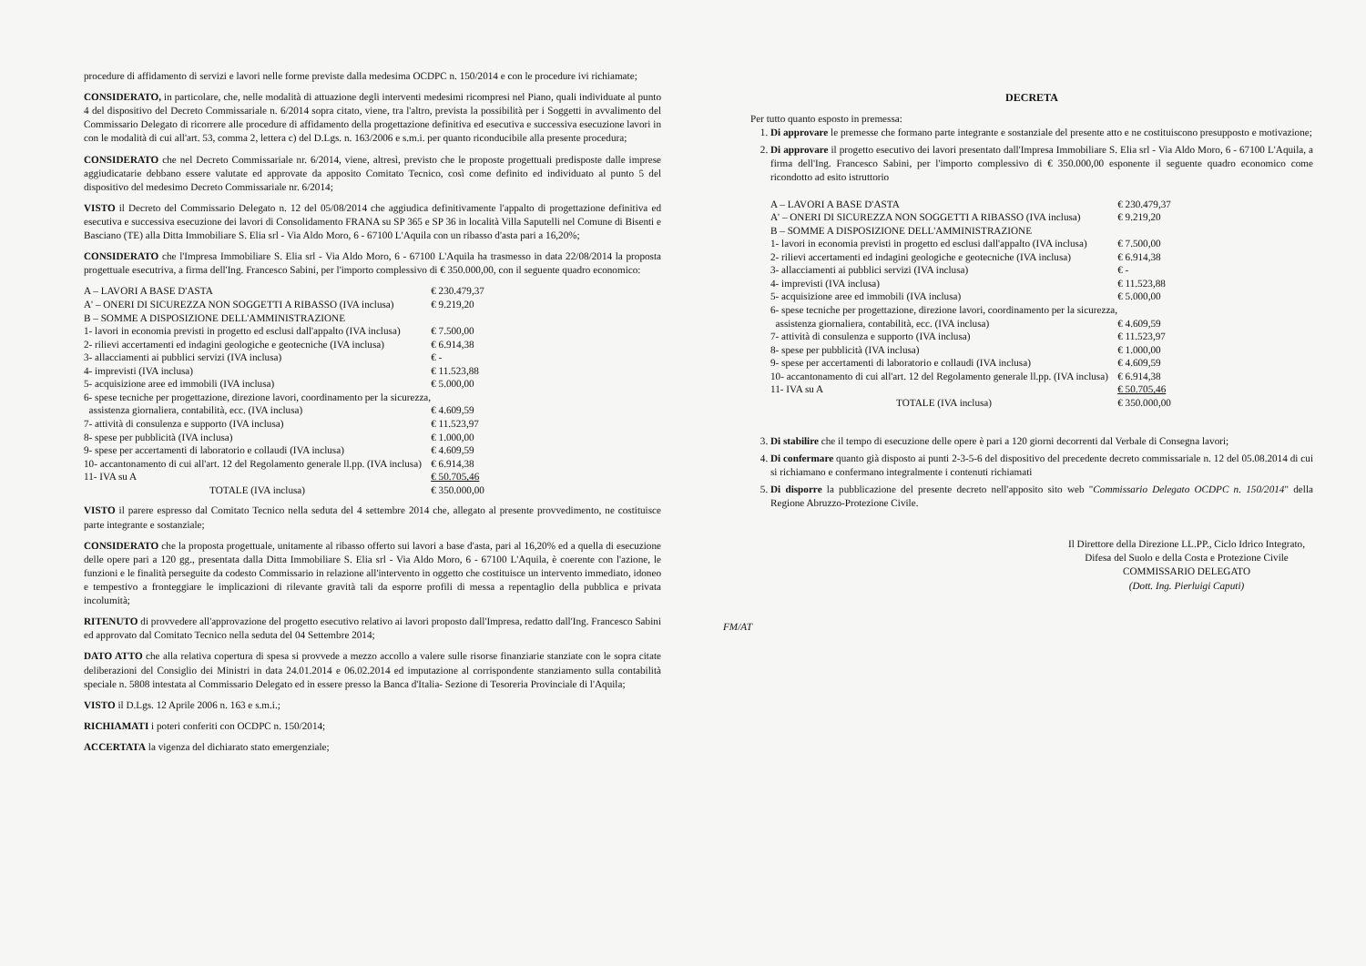procedure di affidamento di servizi e lavori nelle forme previste dalla medesima OCDPC n. 150/2014 e con le procedure ivi richiamate;
CONSIDERATO, in particolare, che, nelle modalità di attuazione degli interventi medesimi ricompresi nel Piano, quali individuate al punto 4 del dispositivo del Decreto Commissariale n. 6/2014 sopra citato, viene, tra l'altro, prevista la possibilità per i Soggetti in avvalimento del Commissario Delegato di ricorrere alle procedure di affidamento della progettazione definitiva ed esecutiva e successiva esecuzione lavori in con le modalità di cui all'art. 53, comma 2, lettera c) del D.Lgs. n. 163/2006 e s.m.i. per quanto riconducibile alla presente procedura;
CONSIDERATO che nel Decreto Commissariale nr. 6/2014, viene, altresì, previsto che le proposte progettuali predisposte dalle imprese aggiudicatarie debbano essere valutate ed approvate da apposito Comitato Tecnico, così come definito ed individuato al punto 5 del dispositivo del medesimo Decreto Commissariale nr. 6/2014;
VISTO il Decreto del Commissario Delegato n. 12 del 05/08/2014 che aggiudica definitivamente l'appalto di progettazione definitiva ed esecutiva e successiva esecuzione dei lavori di Consolidamento FRANA su SP 365 e SP 36 in località Villa Saputelli nel Comune di Bisenti e Basciano (TE) alla Ditta Immobiliare S. Elia srl - Via Aldo Moro, 6 - 67100 L'Aquila con un ribasso d'asta pari a 16,20%;
CONSIDERATO che l'Impresa Immobiliare S. Elia srl - Via Aldo Moro, 6 - 67100 L'Aquila ha trasmesso in data 22/08/2014 la proposta progettuale esecutriva, a firma dell'Ing. Francesco Sabini, per l'importo complessivo di € 350.000,00, con il seguente quadro economico:
| A – LAVORI A BASE D'ASTA | € 230.479,37 |
| A' – ONERI DI SICUREZZA NON SOGGETTI A RIBASSO (IVA inclusa) | € 9.219,20 |
| B – SOMME A DISPOSIZIONE DELL'AMMINISTRAZIONE | |
| 1- lavori in economia previsti in progetto ed esclusi dall'appalto (IVA inclusa) | € 7.500,00 |
| 2- rilievi accertamenti ed indagini geologiche e geotecniche (IVA inclusa) | € 6.914,38 |
| 3- allacciamenti ai pubblici servizi (IVA inclusa) | € - |
| 4- imprevisti (IVA inclusa) | € 11.523,88 |
| 5- acquisizione aree ed immobili (IVA inclusa) | € 5.000,00 |
| 6- spese tecniche per progettazione, direzione lavori, coordinamento per la sicurezza, assistenza giornaliera, contabilità, ecc. (IVA inclusa) | € 4.609,59 |
| 7- attività di consulenza e supporto (IVA inclusa) | € 11.523,97 |
| 8- spese per pubblicità (IVA inclusa) | € 1.000,00 |
| 9- spese per accertamenti di laboratorio e collaudi (IVA inclusa) | € 4.609,59 |
| 10- accantonamento di cui all'art. 12 del Regolamento generale ll.pp. (IVA inclusa) | € 6.914,38 |
| 11- IVA su A | € 50.705,46 |
| TOTALE (IVA inclusa) | € 350.000,00 |
VISTO il parere espresso dal Comitato Tecnico nella seduta del 4 settembre 2014 che, allegato al presente provvedimento, ne costituisce parte integrante e sostanziale;
CONSIDERATO che la proposta progettuale, unitamente al ribasso offerto sui lavori a base d'asta, pari al 16,20% ed a quella di esecuzione delle opere pari a 120 gg., presentata dalla Ditta Immobiliare S. Elia srl - Via Aldo Moro, 6 - 67100 L'Aquila, è coerente con l'azione, le funzioni e le finalità perseguite da codesto Commissario in relazione all'intervento in oggetto che costituisce un intervento immediato, idoneo e tempestivo a fronteggiare le implicazioni di rilevante gravità tali da esporre profili di messa a repentaglio della pubblica e privata incolumità;
RITENUTO di provvedere all'approvazione del progetto esecutivo relativo ai lavori proposto dall'Impresa, redatto dall'Ing. Francesco Sabini ed approvato dal Comitato Tecnico nella seduta del 04 Settembre 2014;
DATO ATTO che alla relativa copertura di spesa si provvede a mezzo accollo a valere sulle risorse finanziarie stanziate con le sopra citate deliberazioni del Consiglio dei Ministri in data 24.01.2014 e 06.02.2014 ed imputazione al corrispondente stanziamento sulla contabilità speciale n. 5808 intestata al Commissario Delegato ed in essere presso la Banca d'Italia- Sezione di Tesoreria Provinciale di l'Aquila;
VISTO il D.Lgs. 12 Aprile 2006 n. 163 e s.m.i.;
RICHIAMATI i poteri conferiti con OCDPC n. 150/2014;
ACCERTATA la vigenza del dichiarato stato emergenziale;
DECRETA
Per tutto quanto esposto in premessa:
1. Di approvare le premesse che formano parte integrante e sostanziale del presente atto e ne costituiscono presupposto e motivazione;
2. Di approvare il progetto esecutivo dei lavori presentato dall'Impresa Immobiliare S. Elia srl - Via Aldo Moro, 6 - 67100 L'Aquila, a firma dell'Ing. Francesco Sabini, per l'importo complessivo di € 350.000,00 esponente il seguente quadro economico come ricondotto ad esito istruttorio
| A – LAVORI A BASE D'ASTA | € 230.479,37 |
| A' – ONERI DI SICUREZZA NON SOGGETTI A RIBASSO (IVA inclusa) | € 9.219,20 |
| B – SOMME A DISPOSIZIONE DELL'AMMINISTRAZIONE | |
| 1- lavori in economia previsti in progetto ed esclusi dall'appalto (IVA inclusa) | € 7.500,00 |
| 2- rilievi accertamenti ed indagini geologiche e geotecniche (IVA inclusa) | € 6.914,38 |
| 3- allacciamenti ai pubblici servizi (IVA inclusa) | € - |
| 4- imprevisti (IVA inclusa) | € 11.523,88 |
| 5- acquisizione aree ed immobili (IVA inclusa) | € 5.000,00 |
| 6- spese tecniche per progettazione, direzione lavori, coordinamento per la sicurezza, assistenza giornaliera, contabilità, ecc. (IVA inclusa) | € 4.609,59 |
| 7- attività di consulenza e supporto (IVA inclusa) | € 11.523,97 |
| 8- spese per pubblicità (IVA inclusa) | € 1.000,00 |
| 9- spese per accertamenti di laboratorio e collaudi (IVA inclusa) | € 4.609,59 |
| 10- accantonamento di cui all'art. 12 del Regolamento generale ll.pp. (IVA inclusa) | € 6.914,38 |
| 11- IVA su A | € 50.705,46 |
| TOTALE (IVA inclusa) | € 350.000,00 |
3. Di stabilire che il tempo di esecuzione delle opere è pari a 120 giorni decorrenti dal Verbale di Consegna lavori;
4. Di confermare quanto già disposto ai punti 2-3-5-6 del dispositivo del precedente decreto commissariale n. 12 del 05.08.2014 di cui si richiamano e confermano integralmente i contenuti richiamati
5. Di disporre la pubblicazione del presente decreto nell'apposito sito web "Commissario Delegato OCDPC n. 150/2014" della Regione Abruzzo-Protezione Civile.
Il Direttore della Direzione LL.PP., Ciclo Idrico Integrato,
Difesa del Suolo e della Costa e Protezione Civile
COMMISSARIO DELEGATO
(Dott. Ing. Pierluigi Caputi)
FM/AT